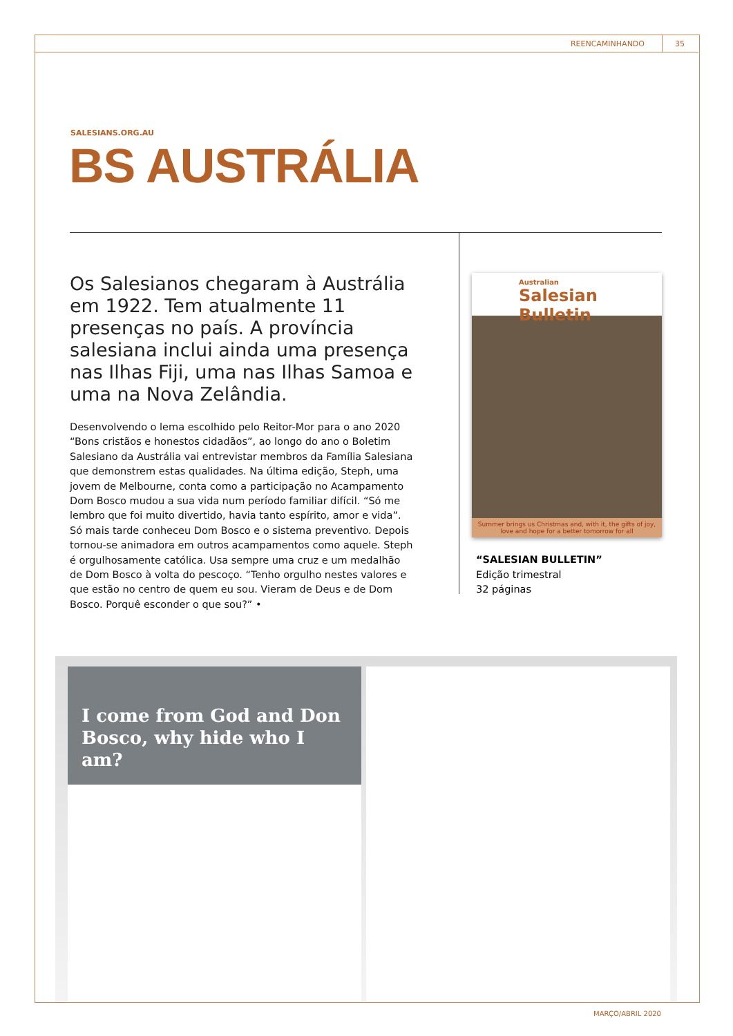REENCAMINHANDO 35
SALESIANS.ORG.AU
BS AUSTRÁLIA
Os Salesianos chegaram à Austrália em 1922. Tem atualmente 11 presenças no país. A província salesiana inclui ainda uma presença nas Ilhas Fiji, uma nas Ilhas Samoa e uma na Nova Zelândia.
Desenvolvendo o lema escolhido pelo Reitor-Mor para o ano 2020 “Bons cristãos e honestos cidadãos”, ao longo do ano o Boletim Salesiano da Austrália vai entrevistar membros da Família Salesiana que demonstrem estas qualidades. Na última edição, Steph, uma jovem de Melbourne, conta como a participação no Acampamento Dom Bosco mudou a sua vida num período familiar difícil. “Só me lembro que foi muito divertido, havia tanto espírito, amor e vida”. Só mais tarde conheceu Dom Bosco e o sistema preventivo. Depois tornou-se animadora em outros acampamentos como aquele. Steph é orgulhosamente católica. Usa sempre uma cruz e um medalhão de Dom Bosco à volta do pescoço. “Tenho orgulho nestes valores e que estão no centro de quem eu sou. Vieram de Deus e de Dom Bosco. Porquê esconder o que sou?” •
Australian
Salesian Bulletin
Summer brings us Christmas and, with it, the gifts of joy, love and hope for a better tomorrow for all
“SALESIAN BULLETIN”
Edição trimestral
32 páginas
I come from God and Don Bosco, why hide who I am?
MARÇO/ABRIL 2020